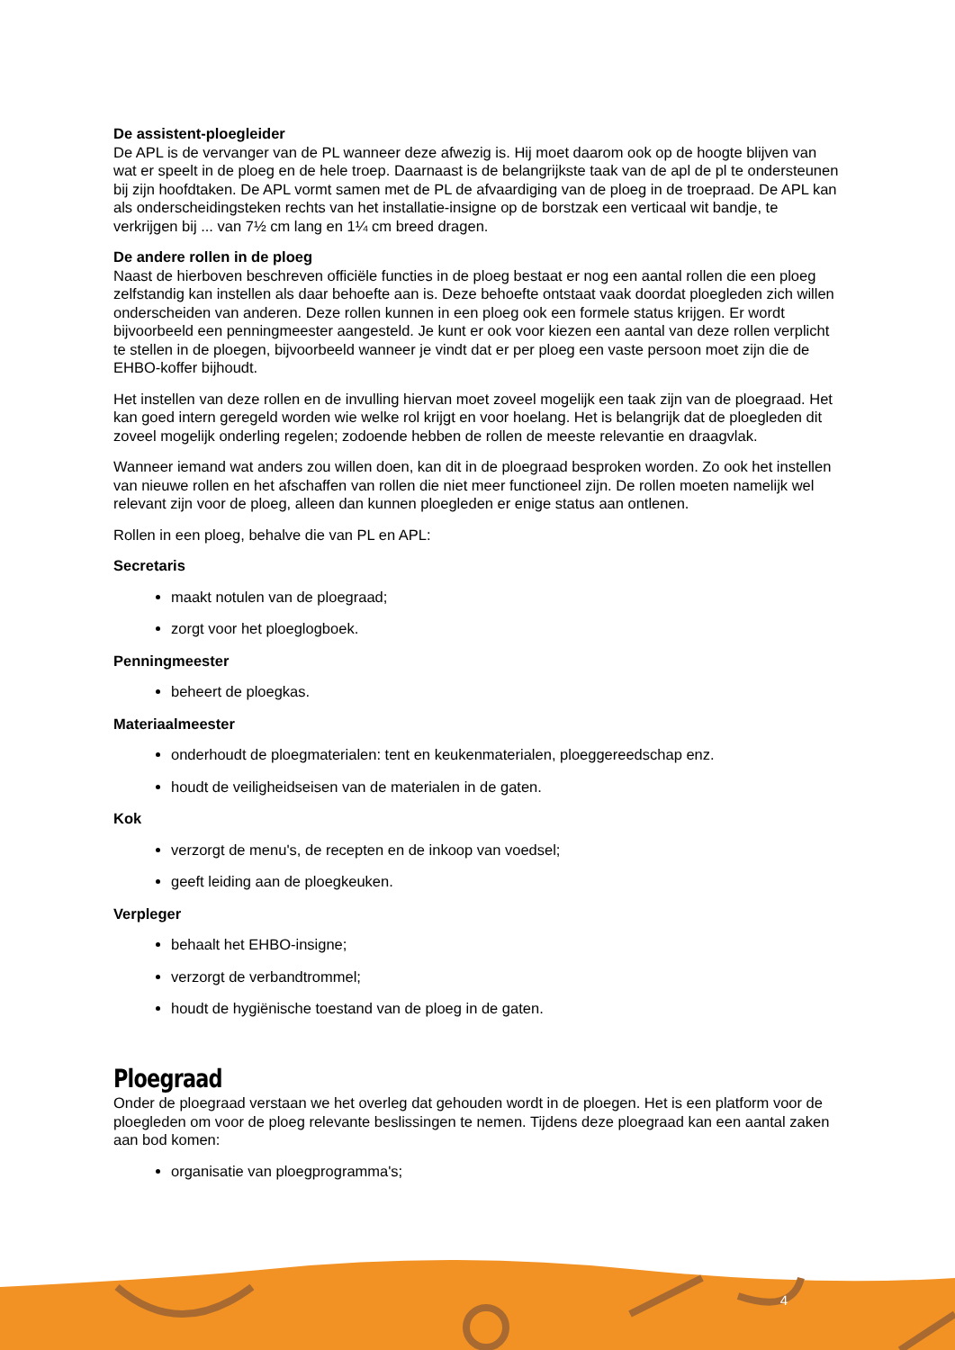De assistent-ploegleider
De APL is de vervanger van de PL wanneer deze afwezig is. Hij moet daarom ook op de hoogte blijven van wat er speelt in de ploeg en de hele troep. Daarnaast is de belangrijkste taak van de apl de pl te ondersteunen bij zijn hoofdtaken. De APL vormt samen met de PL de afvaardiging van de ploeg in de troepraad. De APL kan als onderscheidingsteken rechts van het installatie-insigne op de borstzak een verticaal wit bandje, te verkrijgen bij ... van 7½ cm lang en 1¼ cm breed dragen.
De andere rollen in de ploeg
Naast de hierboven beschreven officiële functies in de ploeg bestaat er nog een aantal rollen die een ploeg zelfstandig kan instellen als daar behoefte aan is. Deze behoefte ontstaat vaak doordat ploegleden zich willen onderscheiden van anderen. Deze rollen kunnen in een ploeg ook een formele status krijgen. Er wordt bijvoorbeeld een penningmeester aangesteld. Je kunt er ook voor kiezen een aantal van deze rollen verplicht te stellen in de ploegen, bijvoorbeeld wanneer je vindt dat er per ploeg een vaste persoon moet zijn die de EHBO-koffer bijhoudt.
Het instellen van deze rollen en de invulling hiervan moet zoveel mogelijk een taak zijn van de ploegraad. Het kan goed intern geregeld worden wie welke rol krijgt en voor hoelang. Het is belangrijk dat de ploegleden dit zoveel mogelijk onderling regelen; zodoende hebben de rollen de meeste relevantie en draagvlak.
Wanneer iemand wat anders zou willen doen, kan dit in de ploegraad besproken worden. Zo ook het instellen van nieuwe rollen en het afschaffen van rollen die niet meer functioneel zijn. De rollen moeten namelijk wel relevant zijn voor de ploeg, alleen dan kunnen ploegleden er enige status aan ontlenen.
Rollen in een ploeg, behalve die van PL en APL:
Secretaris
maakt notulen van de ploegraad;
zorgt voor het ploeglogboek.
Penningmeester
beheert de ploegkas.
Materiaalmeester
onderhoudt de ploegmaterialen: tent en keukenmaterialen, ploeggereedschap enz.
houdt de veiligheidseisen van de materialen in de gaten.
Kok
verzorgt de menu's, de recepten en de inkoop van voedsel;
geeft leiding aan de ploegkeuken.
Verpleger
behaalt het EHBO-insigne;
verzorgt de verbandtrommel;
houdt de hygiënische toestand van de ploeg in de gaten.
Ploegraad
Onder de ploegraad verstaan we het overleg dat gehouden wordt in de ploegen. Het is een platform voor de ploegleden om voor de ploeg relevante beslissingen te nemen. Tijdens deze ploegraad kan een aantal zaken aan bod komen:
organisatie van ploegprogramma's;
4